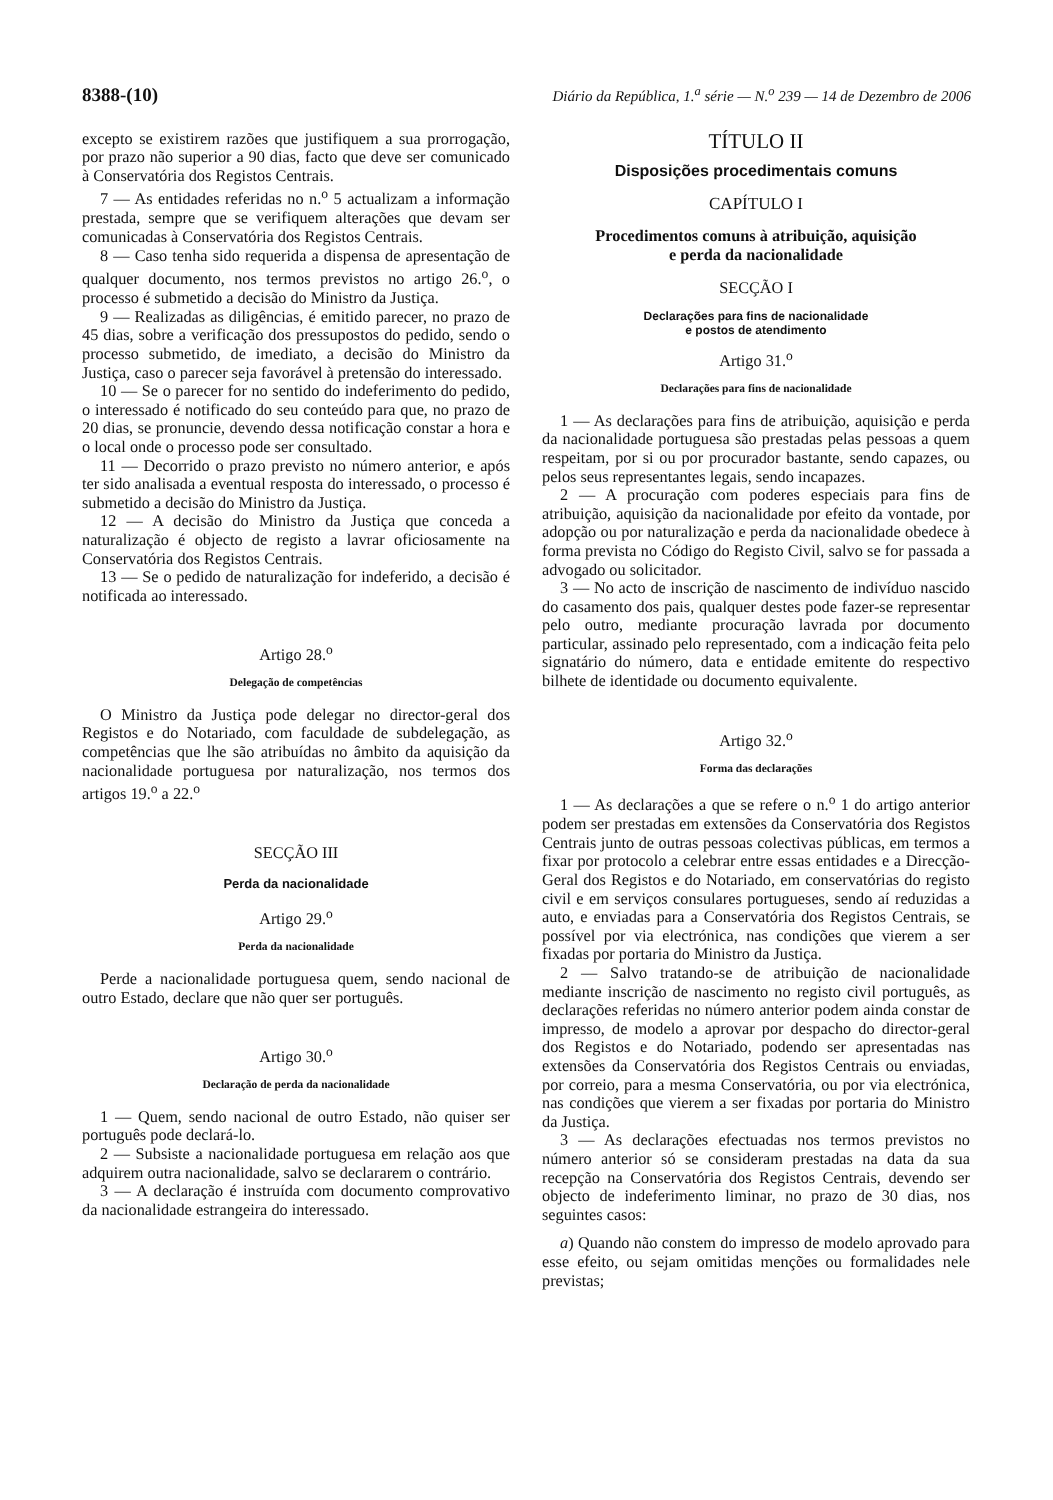8388-(10) Diário da República, 1.<sup>a</sup> série — N.<sup>o</sup> 239 — 14 de Dezembro de 2006
excepto se existirem razões que justifiquem a sua prorrogação, por prazo não superior a 90 dias, facto que deve ser comunicado à Conservatória dos Registos Centrais.
7 — As entidades referidas no n.<sup>o</sup> 5 actualizam a informação prestada, sempre que se verifiquem alterações que devam ser comunicadas à Conservatória dos Registos Centrais.
8 — Caso tenha sido requerida a dispensa de apresentação de qualquer documento, nos termos previstos no artigo 26.<sup>o</sup>, o processo é submetido a decisão do Ministro da Justiça.
9 — Realizadas as diligências, é emitido parecer, no prazo de 45 dias, sobre a verificação dos pressupostos do pedido, sendo o processo submetido, de imediato, a decisão do Ministro da Justiça, caso o parecer seja favorável à pretensão do interessado.
10 — Se o parecer for no sentido do indeferimento do pedido, o interessado é notificado do seu conteúdo para que, no prazo de 20 dias, se pronuncie, devendo dessa notificação constar a hora e o local onde o processo pode ser consultado.
11 — Decorrido o prazo previsto no número anterior, e após ter sido analisada a eventual resposta do interessado, o processo é submetido a decisão do Ministro da Justiça.
12 — A decisão do Ministro da Justiça que conceda a naturalização é objecto de registo a lavrar oficiosamente na Conservatória dos Registos Centrais.
13 — Se o pedido de naturalização for indeferido, a decisão é notificada ao interessado.
Artigo 28.<sup>o</sup>
Delegação de competências
O Ministro da Justiça pode delegar no director-geral dos Registos e do Notariado, com faculdade de subdelegação, as competências que lhe são atribuídas no âmbito da aquisição da nacionalidade portuguesa por naturalização, nos termos dos artigos 19.<sup>o</sup> a 22.<sup>o</sup>
SECÇÃO III
Perda da nacionalidade
Artigo 29.<sup>o</sup>
Perda da nacionalidade
Perde a nacionalidade portuguesa quem, sendo nacional de outro Estado, declare que não quer ser português.
Artigo 30.<sup>o</sup>
Declaração de perda da nacionalidade
1 — Quem, sendo nacional de outro Estado, não quiser ser português pode declará-lo.
2 — Subsiste a nacionalidade portuguesa em relação aos que adquirem outra nacionalidade, salvo se declararem o contrário.
3 — A declaração é instruída com documento comprovativo da nacionalidade estrangeira do interessado.
TÍTULO II
Disposições procedimentais comuns
CAPÍTULO I
Procedimentos comuns à atribuição, aquisição
e perda da nacionalidade
SECÇÃO I
Declarações para fins de nacionalidade
e postos de atendimento
Artigo 31.<sup>o</sup>
Declarações para fins de nacionalidade
1 — As declarações para fins de atribuição, aquisição e perda da nacionalidade portuguesa são prestadas pelas pessoas a quem respeitam, por si ou por procurador bastante, sendo capazes, ou pelos seus representantes legais, sendo incapazes.
2 — A procuração com poderes especiais para fins de atribuição, aquisição da nacionalidade por efeito da vontade, por adopção ou por naturalização e perda da nacionalidade obedece à forma prevista no Código do Registo Civil, salvo se for passada a advogado ou solicitador.
3 — No acto de inscrição de nascimento de indivíduo nascido do casamento dos pais, qualquer destes pode fazer-se representar pelo outro, mediante procuração lavrada por documento particular, assinado pelo representado, com a indicação feita pelo signatário do número, data e entidade emitente do respectivo bilhete de identidade ou documento equivalente.
Artigo 32.<sup>o</sup>
Forma das declarações
1 — As declarações a que se refere o n.<sup>o</sup> 1 do artigo anterior podem ser prestadas em extensões da Conservatória dos Registos Centrais junto de outras pessoas colectivas públicas, em termos a fixar por protocolo a celebrar entre essas entidades e a Direcção-Geral dos Registos e do Notariado, em conservatórias do registo civil e em serviços consulares portugueses, sendo aí reduzidas a auto, e enviadas para a Conservatória dos Registos Centrais, se possível por via electrónica, nas condições que vierem a ser fixadas por portaria do Ministro da Justiça.
2 — Salvo tratando-se de atribuição de nacionalidade mediante inscrição de nascimento no registo civil português, as declarações referidas no número anterior podem ainda constar de impresso, de modelo a aprovar por despacho do director-geral dos Registos e do Notariado, podendo ser apresentadas nas extensões da Conservatória dos Registos Centrais ou enviadas, por correio, para a mesma Conservatória, ou por via electrónica, nas condições que vierem a ser fixadas por portaria do Ministro da Justiça.
3 — As declarações efectuadas nos termos previstos no número anterior só se consideram prestadas na data da sua recepção na Conservatória dos Registos Centrais, devendo ser objecto de indeferimento liminar, no prazo de 30 dias, nos seguintes casos:
a) Quando não constem do impresso de modelo aprovado para esse efeito, ou sejam omitidas menções ou formalidades nele previstas;